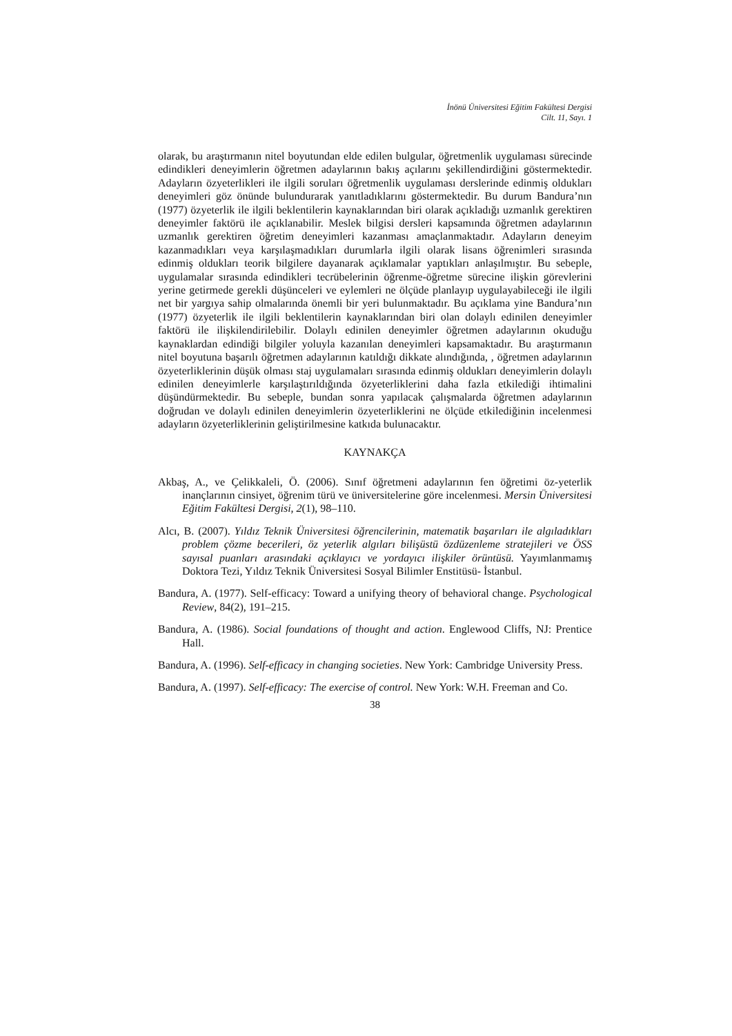İnönü Üniversitesi Eğitim Fakültesi Dergisi
Cilt. 11, Sayı. 1
olarak, bu araştırmanın nitel boyutundan elde edilen bulgular, öğretmenlik uygulaması sürecinde edindikleri deneyimlerin öğretmen adaylarının bakış açılarını şekillendirdiğini göstermektedir. Adayların özyeterlikleri ile ilgili soruları öğretmenlik uygulaması derslerinde edinmiş oldukları deneyimleri göz önünde bulundurarak yanıtladıklarını göstermektedir. Bu durum Bandura’nın (1977) özyeterlik ile ilgili beklentilerin kaynaklarından biri olarak açıkladığı uzmanlık gerektiren deneyimler faktörü ile açıklanabilir. Meslek bilgisi dersleri kapsamında öğretmen adaylarının uzmanlık gerektiren öğretim deneyimleri kazanması amaçlanmaktadır. Adayların deneyim kazanmadıkları veya karşılaşmadıkları durumlarla ilgili olarak lisans öğrenimleri sırasında edinmiş oldukları teorik bilgilere dayanarak açıklamalar yaptıkları anlaşılmıştır. Bu sebeple, uygulamalar sırasında edindikleri tecrübelerinin öğrenme-öğretme sürecine ilişkin görevlerini yerine getirmede gerekli düşünceleri ve eylemleri ne ölçüde planlayıp uygulayabileceği ile ilgili net bir yargıya sahip olmalarında önemli bir yeri bulunmaktadır. Bu açıklama yine Bandura’nın (1977) özyeterlik ile ilgili beklentilerin kaynaklarından biri olan dolaylı edinilen deneyimler faktörü ile ilişkilendirilebilir. Dolaylı edinilen deneyimler öğretmen adaylarının okuduğu kaynaklardan edindiği bilgiler yoluyla kazanılan deneyimleri kapsamaktadır. Bu araştırmanın nitel boyutuna başarılı öğretmen adaylarının katıldığı dikkate alındığında, , öğretmen adaylarının özyeterliklerinin düşük olması staj uygulamaları sırasında edinmiş oldukları deneyimlerin dolaylı edinilen deneyimlerle karşılaştırıldığında özyeterliklerini daha fazla etkilediği ihtimalini düşündürmektedir. Bu sebeple, bundan sonra yapılacak çalışmalarda öğretmen adaylarının doğrudan ve dolaylı edinilen deneyimlerin özyeterliklerini ne ölçüde etkilediğinin incelenmesi adayların özyeterliklerinin geliştirilmesine katkıda bulunacaktır.
KAYNAKÇA
Akbaş, A., ve Çelikkaleli, Ö. (2006). Sınıf öğretmeni adaylarının fen öğretimi öz-yeterlik inançlarının cinsiyet, öğrenim türü ve üniversitelerine göre incelenmesi. Mersin Üniversitesi Eğitim Fakültesi Dergisi, 2(1), 98–110.
Alcı, B. (2007). Yıldız Teknik Üniversitesi öğrencilerinin, matematik başarıları ile algıladıkları problem çözme becerileri, öz yeterlik algıları bilişüstü özdüzenleme stratejileri ve ÖSS sayısal puanları arasındaki açıklayıcı ve yordayıcı ilişkiler örüntüsü. Yayımlanmamış Doktora Tezi, Yıldız Teknik Üniversitesi Sosyal Bilimler Enstitüsü- İstanbul.
Bandura, A. (1977). Self-efficacy: Toward a unifying theory of behavioral change. Psychological Review, 84(2), 191–215.
Bandura, A. (1986). Social foundations of thought and action. Englewood Cliffs, NJ: Prentice Hall.
Bandura, A. (1996). Self-efficacy in changing societies. New York: Cambridge University Press.
Bandura, A. (1997). Self-efficacy: The exercise of control. New York: W.H. Freeman and Co.
38